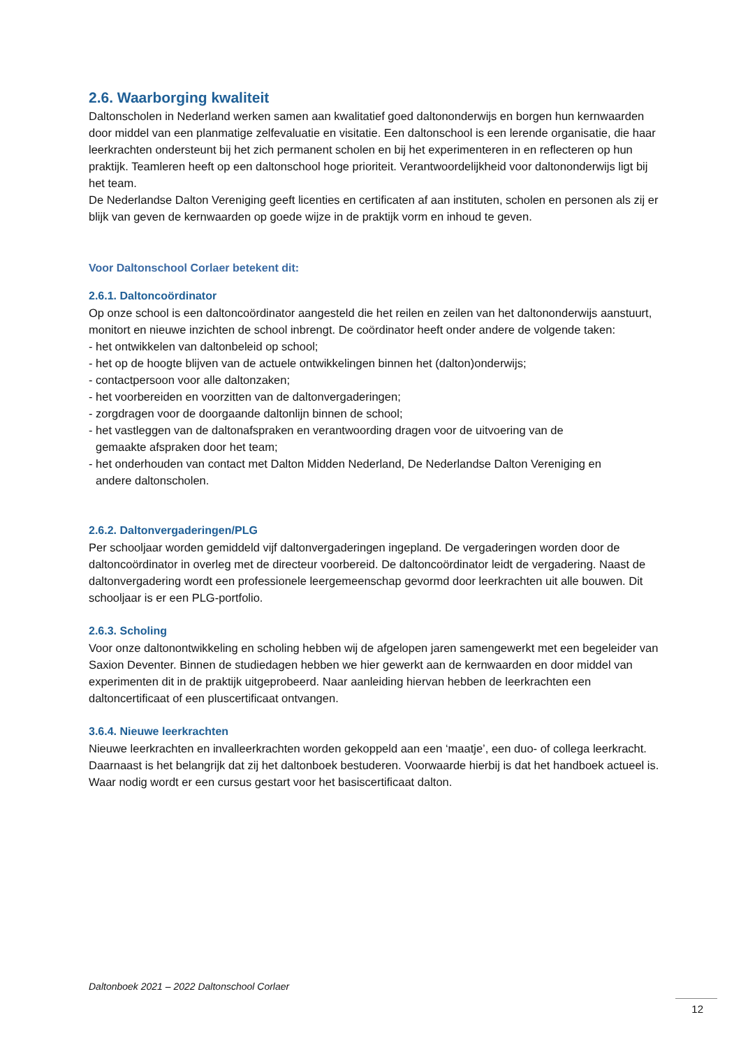2.6. Waarborging kwaliteit
Daltonscholen in Nederland werken samen aan kwalitatief goed daltononderwijs en borgen hun kernwaarden door middel van een planmatige zelfevaluatie en visitatie. Een daltonschool is een lerende organisatie, die haar leerkrachten ondersteunt bij het zich permanent scholen en bij het experimenteren in en reflecteren op hun praktijk. Teamleren heeft op een daltonschool hoge prioriteit. Verantwoordelijkheid voor daltononderwijs ligt bij het team.
De Nederlandse Dalton Vereniging geeft licenties en certificaten af aan instituten, scholen en personen als zij er blijk van geven de kernwaarden op goede wijze in de praktijk vorm en inhoud te geven.
Voor Daltonschool Corlaer betekent dit:
2.6.1. Daltoncoördinator
Op onze school is een daltoncoördinator aangesteld die het reilen en zeilen van het daltononderwijs aanstuurt, monitort en nieuwe inzichten de school inbrengt. De coördinator heeft onder andere de volgende taken:
- het ontwikkelen van daltonbeleid op school;
- het op de hoogte blijven van de actuele ontwikkelingen binnen het (dalton)onderwijs;
- contactpersoon voor alle daltonzaken;
- het voorbereiden en voorzitten van de daltonvergaderingen;
- zorgdragen voor de doorgaande daltonlijn binnen de school;
- het vastleggen van de daltonafspraken en verantwoording dragen voor de uitvoering van de
gemaakte afspraken door het team;
- het onderhouden van contact met Dalton Midden Nederland, De Nederlandse Dalton Vereniging en
andere daltonscholen.
2.6.2. Daltonvergaderingen/PLG
Per schooljaar worden gemiddeld vijf daltonvergaderingen ingepland. De vergaderingen worden door de daltoncoördinator in overleg met de directeur voorbereid. De daltoncoördinator leidt de vergadering. Naast de daltonvergadering wordt een professionele leergemeenschap gevormd door leerkrachten uit alle bouwen. Dit schooljaar is er een PLG-portfolio.
2.6.3. Scholing
Voor onze daltonontwikkeling en scholing hebben wij de afgelopen jaren samengewerkt met een begeleider van Saxion Deventer. Binnen de studiedagen hebben we hier gewerkt aan de kernwaarden en door middel van experimenten dit in de praktijk uitgeprobeerd. Naar aanleiding hiervan hebben de leerkrachten een daltoncertificaat of een pluscertificaat ontvangen.
3.6.4. Nieuwe leerkrachten
Nieuwe leerkrachten en invalleerkrachten worden gekoppeld aan een ‘maatje’, een duo- of collega leerkracht. Daarnaast is het belangrijk dat zij het daltonboek bestuderen. Voorwaarde hierbij is dat het handboek actueel is. Waar nodig wordt er een cursus gestart voor het basiscertificaat dalton.
Daltonboek 2021 – 2022 Daltonschool Corlaer
12